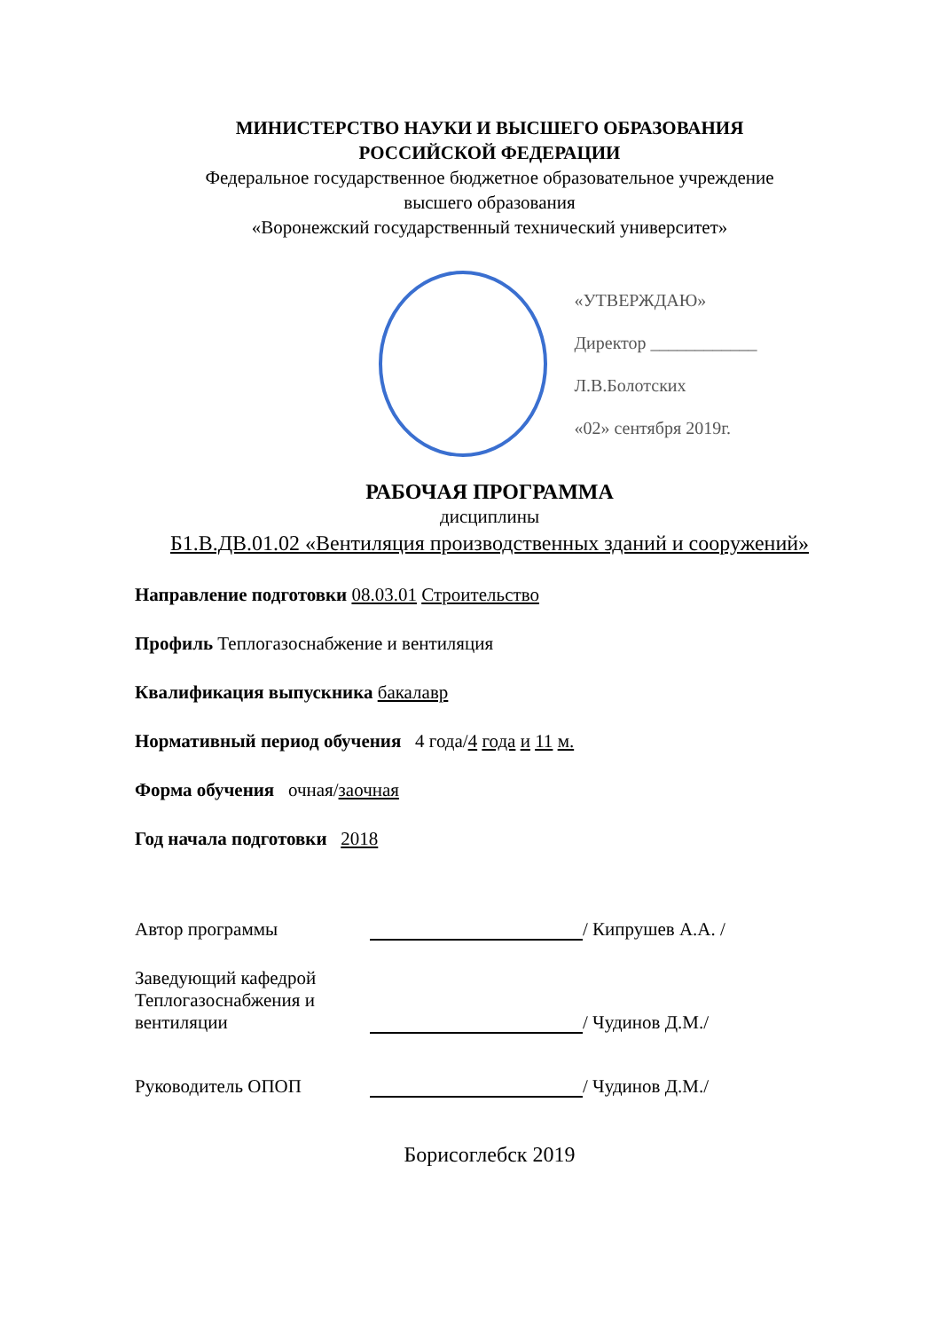МИНИСТЕРСТВО НАУКИ И ВЫСШЕГО ОБРАЗОВАНИЯ
РОССИЙСКОЙ ФЕДЕРАЦИИ
Федеральное государственное бюджетное образовательное учреждение
высшего образования
«Воронежский государственный технический университет»
«УТВЕРЖДАЮ»
Директор ____________ Л.В.Болотских
«02» сентября 2019г.
РАБОЧАЯ ПРОГРАММА
дисциплины
Б1.В.ДВ.01.02 «Вентиляция производственных зданий и сооружений»
Направление подготовки 08.03.01 Строительство
Профиль Теплогазоснабжение и вентиляция
Квалификация выпускника бакалавр
Нормативный период обучения 4 года/4 года и 11 м.
Форма обучения очная/заочная
Год начала подготовки 2018
Автор программы
/ Кипрушев А.А. /
Заведующий кафедрой Теплогазоснабжения и вентиляции
/ Чудинов Д.М./
Руководитель ОПОП
/ Чудинов Д.М./
Борисоглебск 2019